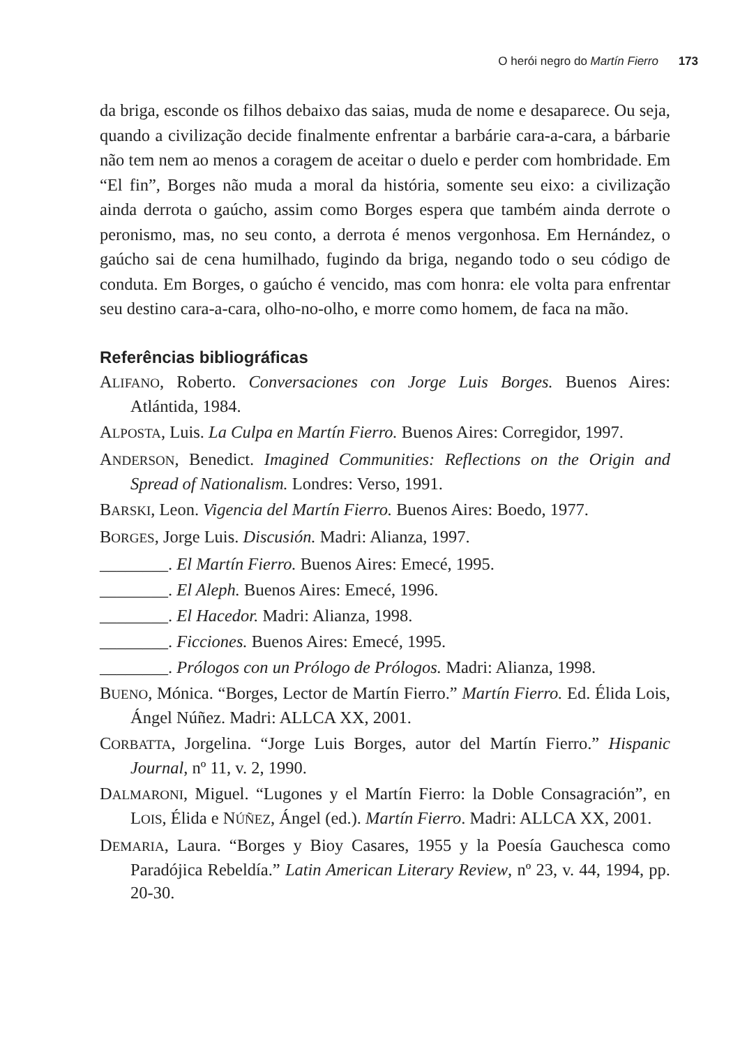O herói negro do Martín Fierro 173
da briga, esconde os filhos debaixo das saias, muda de nome e desaparece. Ou seja, quando a civilização decide finalmente enfrentar a barbárie cara-a-cara, a bárbarie não tem nem ao menos a coragem de aceitar o duelo e perder com hombridade. Em “El fin”, Borges não muda a moral da história, somente seu eixo: a civilização ainda derrota o gaúcho, assim como Borges espera que também ainda derrote o peronismo, mas, no seu conto, a derrota é menos vergonhosa. Em Hernández, o gaúcho sai de cena humilhado, fugindo da briga, negando todo o seu código de conduta. Em Borges, o gaúcho é vencido, mas com honra: ele volta para enfrentar seu destino cara-a-cara, olho-no-olho, e morre como homem, de faca na mão.
Referências bibliográficas
ALIFANO, Roberto. Conversaciones con Jorge Luis Borges. Buenos Aires: Atlántida, 1984.
ALPOSTA, Luis. La Culpa en Martín Fierro. Buenos Aires: Corregidor, 1997.
ANDERSON, Benedict. Imagined Communities: Reflections on the Origin and Spread of Nationalism. Londres: Verso, 1991.
BARSKI, Leon. Vigencia del Martín Fierro. Buenos Aires: Boedo, 1977.
BORGES, Jorge Luis. Discusión. Madri: Alianza, 1997.
________. El Martín Fierro. Buenos Aires: Emecé, 1995.
________. El Aleph. Buenos Aires: Emecé, 1996.
________. El Hacedor. Madri: Alianza, 1998.
________. Ficciones. Buenos Aires: Emecé, 1995.
________. Prólogos con un Prólogo de Prólogos. Madri: Alianza, 1998.
BUENO, Mónica. “Borges, Lector de Martín Fierro.” Martín Fierro. Ed. Élida Lois, Ángel Núñez. Madri: ALLCA XX, 2001.
CORBATTA, Jorgelina. “Jorge Luis Borges, autor del Martín Fierro.” Hispanic Journal, nº 11, v. 2, 1990.
DALMARONI, Miguel. “Lugones y el Martín Fierro: la Doble Consagración”, en LOIS, Élida e NÚÑEZ, Ángel (ed.). Martín Fierro. Madri: ALLCA XX, 2001.
DEMARIA, Laura. “Borges y Bioy Casares, 1955 y la Poesía Gauchesca como Paradójica Rebeldía.” Latin American Literary Review, nº 23, v. 44, 1994, pp. 20-30.